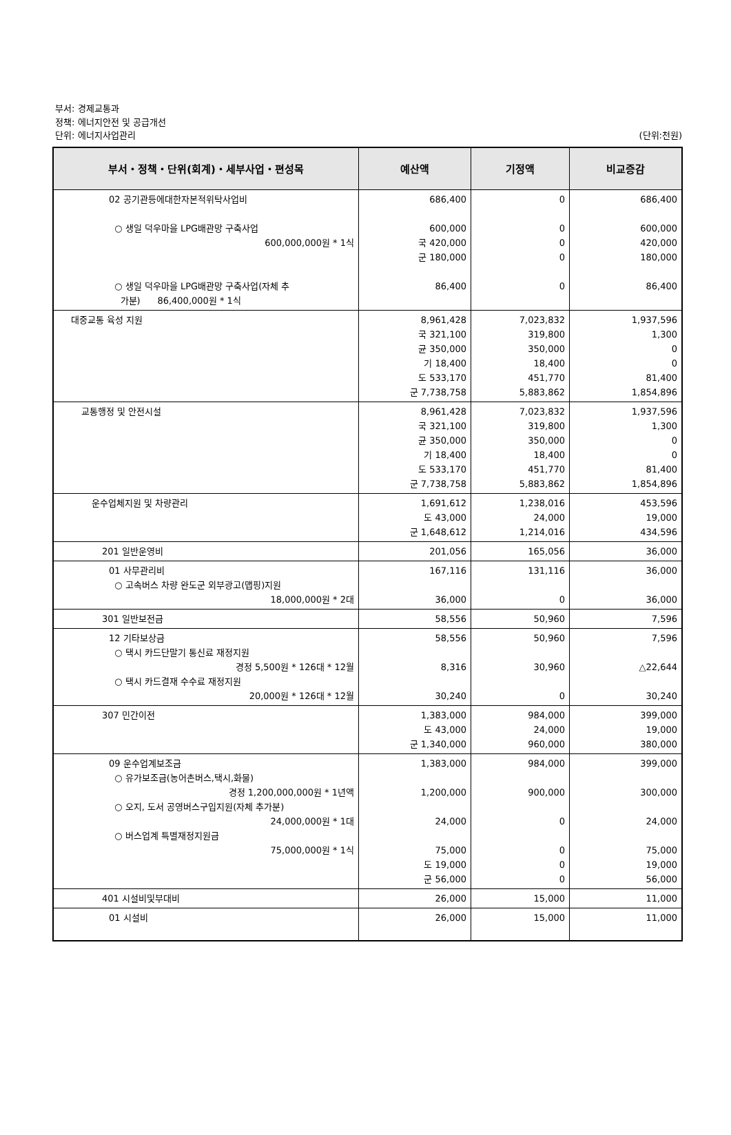부서: 경제교통과
정책: 에너지안전 및 공급개선
단위: 에너지사업관리
(단위:천원)
| 부서・정책・단위(회계)・세부사업・편성목 | 예산액 | 기정액 | 비교증감 |
| --- | --- | --- | --- |
| 02 공기관등에대한자본적위탁사업비 ○ 생일 덕우마을 LPG배관망 구축사업 600,000,000원 * 1식 ○ 생일 덕우마을 LPG배관망 구축사업(자체 추 가분) 86,400,000원 * 1식 | 686,400 600,000 국 420,000 군 180,000 86,400 | 0 0 0 0 0 | 686,400 600,000 420,000 180,000 86,400 |
| 대중교통 육성 지원 | 8,961,428 국 321,100 균 350,000 기 18,400 도 533,170 군 7,738,758 | 7,023,832 319,800 350,000 18,400 451,770 5,883,862 | 1,937,596 1,300 0 0 81,400 1,854,896 |
| 교통행정 및 안전시설 | 8,961,428 국 321,100 균 350,000 기 18,400 도 533,170 군 7,738,758 | 7,023,832 319,800 350,000 18,400 451,770 5,883,862 | 1,937,596 1,300 0 0 81,400 1,854,896 |
| 운수업체지원 및 차량관리 | 1,691,612 도 43,000 군 1,648,612 | 1,238,016 24,000 1,214,016 | 453,596 19,000 434,596 |
| 201 일반운영비 | 201,056 | 165,056 | 36,000 |
| 01 사무관리비 ○ 고속버스 차량 완도군 외부광고(맵핑)지원 18,000,000원 * 2대 | 167,116 36,000 | 131,116 0 | 36,000 36,000 |
| 301 일반보전금 | 58,556 | 50,960 | 7,596 |
| 12 기타보상금 ○ 택시 카드단말기 통신료 재정지원 경정 5,500원 * 126대 * 12월 ○ 택시 카드결재 수수료 재정지원 20,000원 * 126대 * 12월 | 58,556 8,316 30,240 | 50,960 30,960 0 | 7,596 △22,644 30,240 |
| 307 민간이전 | 1,383,000 도 43,000 군 1,340,000 | 984,000 24,000 960,000 | 399,000 19,000 380,000 |
| 09 운수업계보조금 ○ 유가보조금(농어촌버스,택시,화물) 경정 1,200,000,000원 * 1년액 ○ 오지, 도서 공영버스구입지원(자체 추가분) 24,000,000원 * 1대 ○ 버스업계 특별재정지원금 75,000,000원 * 1식 | 1,383,000 1,200,000 24,000 75,000 도 19,000 군 56,000 | 984,000 900,000 0 0 0 0 | 399,000 300,000 24,000 75,000 19,000 56,000 |
| 401 시설비및부대비 | 26,000 | 15,000 | 11,000 |
| 01 시설비 | 26,000 | 15,000 | 11,000 |